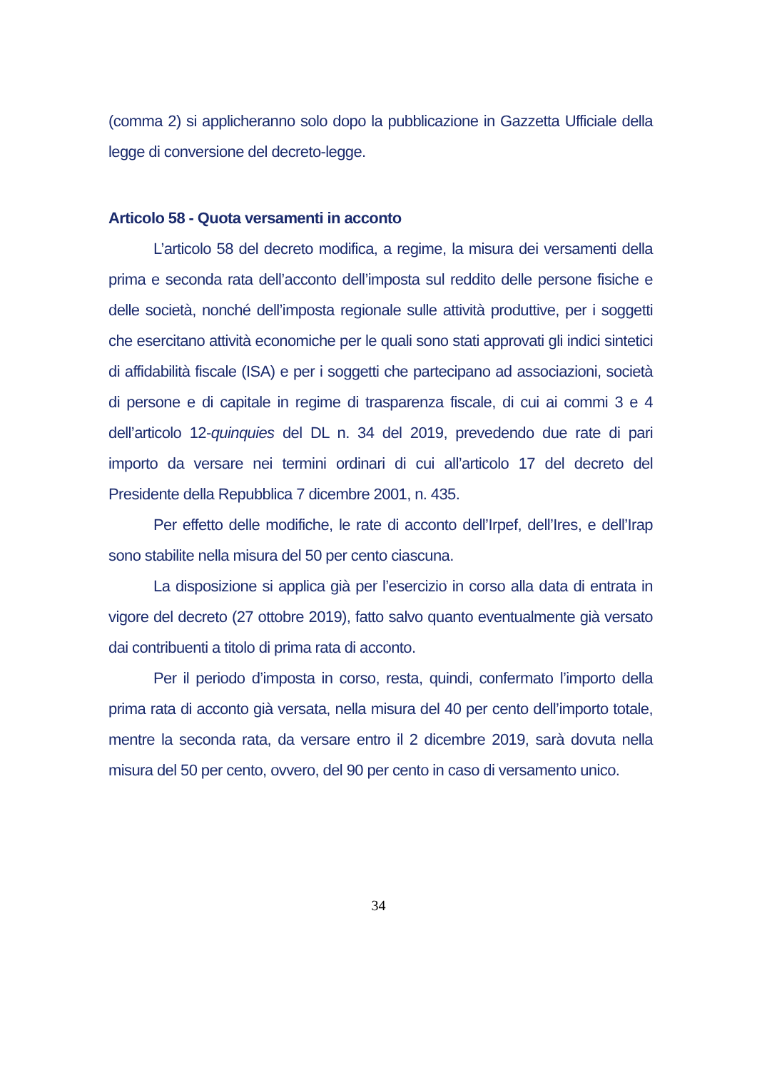(comma 2) si applicheranno solo dopo la pubblicazione in Gazzetta Ufficiale della legge di conversione del decreto-legge.
Articolo 58 - Quota versamenti in acconto
L’articolo 58 del decreto modifica, a regime, la misura dei versamenti della prima e seconda rata dell’acconto dell’imposta sul reddito delle persone fisiche e delle società, nonché dell’imposta regionale sulle attività produttive, per i soggetti che esercitano attività economiche per le quali sono stati approvati gli indici sintetici di affidabilità fiscale (ISA) e per i soggetti che partecipano ad associazioni, società di persone e di capitale in regime di trasparenza fiscale, di cui ai commi 3 e 4 dell’articolo 12-quinquies del DL n. 34 del 2019, prevedendo due rate di pari importo da versare nei termini ordinari di cui all’articolo 17 del decreto del Presidente della Repubblica 7 dicembre 2001, n. 435.
Per effetto delle modifiche, le rate di acconto dell’Irpef, dell’Ires, e dell’Irap sono stabilite nella misura del 50 per cento ciascuna.
La disposizione si applica già per l’esercizio in corso alla data di entrata in vigore del decreto (27 ottobre 2019), fatto salvo quanto eventualmente già versato dai contribuenti a titolo di prima rata di acconto.
Per il periodo d’imposta in corso, resta, quindi, confermato l’importo della prima rata di acconto già versata, nella misura del 40 per cento dell’importo totale, mentre la seconda rata, da versare entro il 2 dicembre 2019, sarà dovuta nella misura del 50 per cento, ovvero, del 90 per cento in caso di versamento unico.
34